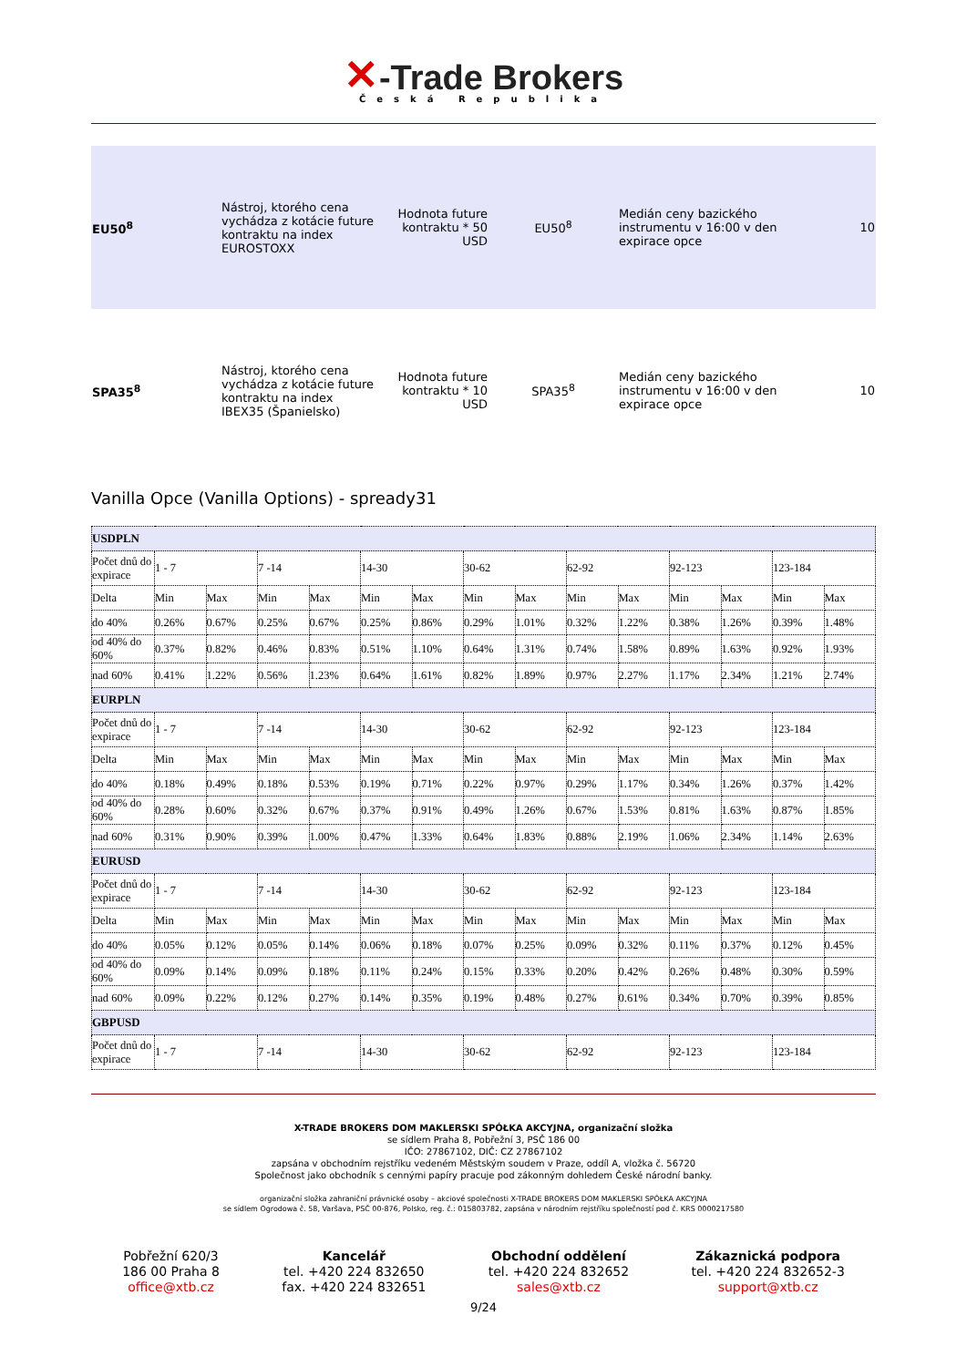✕-Trade Brokers
Česká Republika
| EU50<sup>8</sup> | Nástroj, ktorého cena vychádza z kotácie future kontraktu na index EUROSTOXX | Hodnota future kontraktu * 50 USD | EU50<sup>8</sup> | Medián ceny bazického instrumentu v 16:00 v den expirace opce | 10 |
| SPA35<sup>8</sup> | Nástroj, ktorého cena vychádza z kotácie future kontraktu na index IBEX35 (Španielsko) | Hodnota future kontraktu * 10 USD | SPA35<sup>8</sup> | Medián ceny bazického instrumentu v 16:00 v den expirace opce | 10 |
Vanilla Opce (Vanilla Options) - spready31
| USDPLN | | | | | | | | | | | | | | |
| Počet dnů do expirace | 1 - 7 | | 7 -14 | | 14-30 | | 30-62 | | 62-92 | | 92-123 | | 123-184 | |
| Delta | Min | Max | Min | Max | Min | Max | Min | Max | Min | Max | Min | Max | Min | Max |
| do 40% | 0.26% | 0.67% | 0.25% | 0.67% | 0.25% | 0.86% | 0.29% | 1.01% | 0.32% | 1.22% | 0.38% | 1.26% | 0.39% | 1.48% |
| od 40% do 60% | 0.37% | 0.82% | 0.46% | 0.83% | 0.51% | 1.10% | 0.64% | 1.31% | 0.74% | 1.58% | 0.89% | 1.63% | 0.92% | 1.93% |
| nad 60% | 0.41% | 1.22% | 0.56% | 1.23% | 0.64% | 1.61% | 0.82% | 1.89% | 0.97% | 2.27% | 1.17% | 2.34% | 1.21% | 2.74% |
| EURPLN | | | | | | | | | | | | | | |
| Počet dnů do expirace | 1 - 7 | | 7 -14 | | 14-30 | | 30-62 | | 62-92 | | 92-123 | | 123-184 | |
| Delta | Min | Max | Min | Max | Min | Max | Min | Max | Min | Max | Min | Max | Min | Max |
| do 40% | 0.18% | 0.49% | 0.18% | 0.53% | 0.19% | 0.71% | 0.22% | 0.97% | 0.29% | 1.17% | 0.34% | 1.26% | 0.37% | 1.42% |
| od 40% do 60% | 0.28% | 0.60% | 0.32% | 0.67% | 0.37% | 0.91% | 0.49% | 1.26% | 0.67% | 1.53% | 0.81% | 1.63% | 0.87% | 1.85% |
| nad 60% | 0.31% | 0.90% | 0.39% | 1.00% | 0.47% | 1.33% | 0.64% | 1.83% | 0.88% | 2.19% | 1.06% | 2.34% | 1.14% | 2.63% |
| EURUSD | | | | | | | | | | | | | | |
| Počet dnů do expirace | 1 - 7 | | 7 -14 | | 14-30 | | 30-62 | | 62-92 | | 92-123 | | 123-184 | |
| Delta | Min | Max | Min | Max | Min | Max | Min | Max | Min | Max | Min | Max | Min | Max |
| do 40% | 0.05% | 0.12% | 0.05% | 0.14% | 0.06% | 0.18% | 0.07% | 0.25% | 0.09% | 0.32% | 0.11% | 0.37% | 0.12% | 0.45% |
| od 40% do 60% | 0.09% | 0.14% | 0.09% | 0.18% | 0.11% | 0.24% | 0.15% | 0.33% | 0.20% | 0.42% | 0.26% | 0.48% | 0.30% | 0.59% |
| nad 60% | 0.09% | 0.22% | 0.12% | 0.27% | 0.14% | 0.35% | 0.19% | 0.48% | 0.27% | 0.61% | 0.34% | 0.70% | 0.39% | 0.85% |
| GBPUSD | | | | | | | | | | | | | | |
| Počet dnů do expirace | 1 - 7 | | 7 -14 | | 14-30 | | 30-62 | | 62-92 | | 92-123 | | 123-184 | |
X-TRADE BROKERS DOM MAKLERSKI SPÓŁKA AKCYJNA, organizační složka
se sídlem Praha 8, Pobřežní 3, PSČ 186 00
IČO: 27867102, DIČ: CZ 27867102
zapsána v obchodním rejstříku vedeném Městským soudem v Praze, oddíl A, vložka č. 56720
Společnost jako obchodník s cennými papíry pracuje pod zákonným dohledem České národní banky.
organizační složka zahraniční právnické osoby – akciové společnosti X-TRADE BROKERS DOM MAKLERSKI SPÓŁKA AKCYJNA
se sídlem Ogrodowa č. 58, Varšava, PSČ 00-876, Polsko, reg. č.: 015803782, zapsána v národním rejstříku společností pod č. KRS 0000217580
Pobřežní 620/3
186 00 Praha 8
office@xtb.cz
Kancelář
tel. +420 224 832650
fax. +420 224 832651
Obchodní oddělení
tel. +420 224 832652
sales@xtb.cz
Zákaznická podpora
tel. +420 224 832652-3
support@xtb.cz
9/24